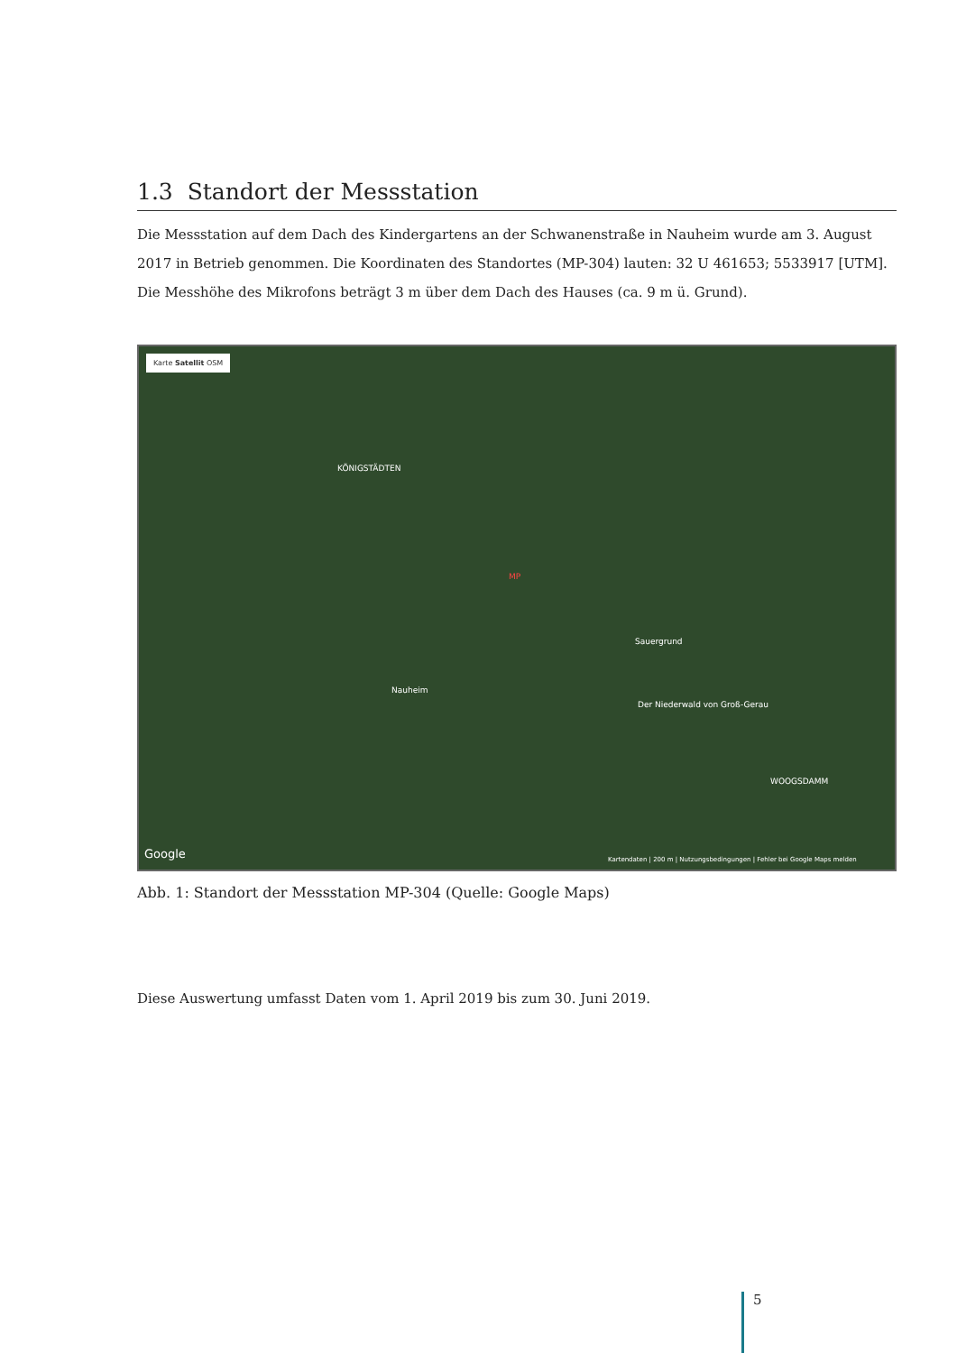1.3 Standort der Messstation
Die Messstation auf dem Dach des Kindergartens an der Schwanenstraße in Nauheim wurde am 3. August 2017 in Betrieb genommen. Die Koordinaten des Standortes (MP-304) lauten: 32 U 461653; 5533917 [UTM]. Die Messhöhe des Mikrofons beträgt 3 m über dem Dach des Hauses (ca. 9 m ü. Grund).
Karte Satellit OSM
KÖNIGSTÄDTEN
Nauheim
Sauergrund
Der Niederwald von Groß-Gerau
WOOGSDAMM
MP
Google Kartendaten | 200 m | Nutzungsbedingungen | Fehler bei Google Maps melden
Abb. 1: Standort der Messstation MP-304 (Quelle: Google Maps)
Diese Auswertung umfasst Daten vom 1. April 2019 bis zum 30. Juni 2019.
5